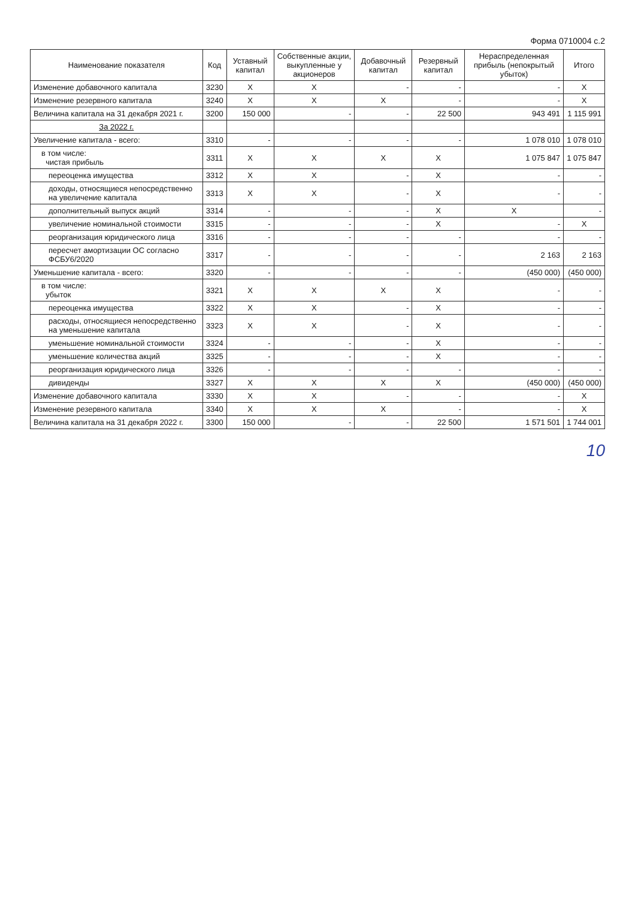Форма 0710004 с.2
| Наименование показателя | Код | Уставный капитал | Собственные акции, выкупленные у акционеров | Добавочный капитал | Резервный капитал | Нераспределенная прибыль (непокрытый убыток) | Итого |
| --- | --- | --- | --- | --- | --- | --- | --- |
| Изменение добавочного капитала | 3230 | X | X | - | - | - | X |
| Изменение резервного капитала | 3240 | X | X | X | - | - | X |
| Величина капитала на 31 декабря 2021 г. | 3200 | 150 000 | - | - | 22 500 | 943 491 | 1 115 991 |
| За 2022 г. | | | | | | | |
| Увеличение капитала - всего: | 3310 | - | - | - | - | 1 078 010 | 1 078 010 |
| в том числе: чистая прибыль | 3311 | X | X | X | X | 1 075 847 | 1 075 847 |
| переоценка имущества | 3312 | X | X | - | X | - | - |
| доходы, относящиеся непосредственно на увеличение капитала | 3313 | X | X | - | X | - | - |
| дополнительный выпуск акций | 3314 | - | - | - | X | X | - |
| увеличение номинальной стоимости | 3315 | - | - | - | X | - | X |
| реорганизация юридического лица | 3316 | - | - | - | - | - | - |
| пересчет амортизации ОС согласно ФСБУ6/2020 | 3317 | - | - | - | - | 2 163 | 2 163 |
| Уменьшение капитала - всего: | 3320 | - | - | - | - | (450 000) | (450 000) |
| в том числе: убыток | 3321 | X | X | X | X | - | - |
| переоценка имущества | 3322 | X | X | - | X | - | - |
| расходы, относящиеся непосредственно на уменьшение капитала | 3323 | X | X | - | X | - | - |
| уменьшение номинальной стоимости | 3324 | - | - | - | X | - | - |
| уменьшение количества акций | 3325 | - | - | - | X | - | - |
| реорганизация юридического лица | 3326 | - | - | - | - | - | - |
| дивиденды | 3327 | X | X | X | X | (450 000) | (450 000) |
| Изменение добавочного капитала | 3330 | X | X | - | - | - | X |
| Изменение резервного капитала | 3340 | X | X | X | - | - | X |
| Величина капитала на 31 декабря 2022 г. | 3300 | 150 000 | - | - | 22 500 | 1 571 501 | 1 744 001 |
10